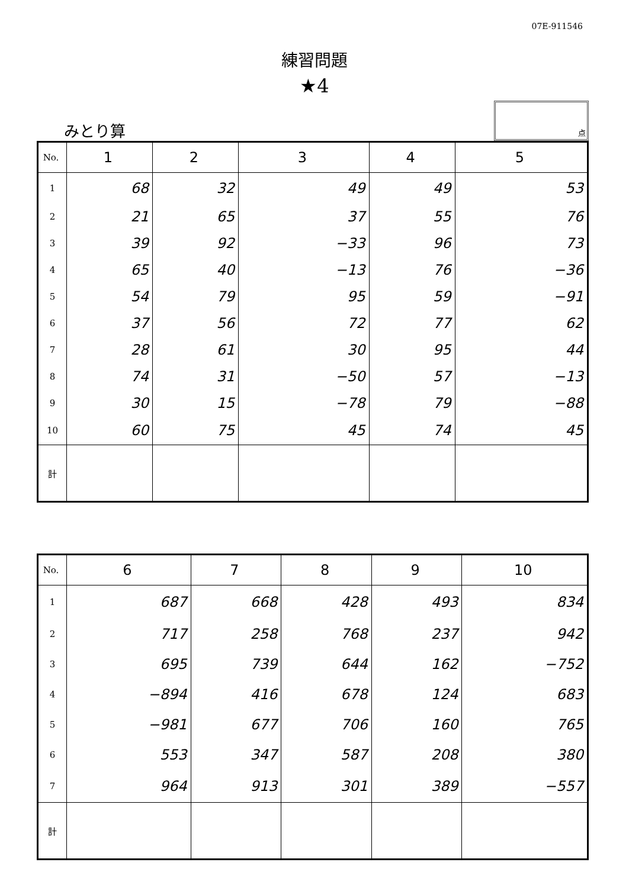07E-911546
練習問題
★4
みとり算
点
| No. | 1 | 2 | 3 | 4 | 5 |
| --- | --- | --- | --- | --- | --- |
| 1 | 68 | 32 | 49 | 49 | 53 |
| 2 | 21 | 65 | 37 | 55 | 76 |
| 3 | 39 | 92 | −33 | 96 | 73 |
| 4 | 65 | 40 | −13 | 76 | −36 |
| 5 | 54 | 79 | 95 | 59 | −91 |
| 6 | 37 | 56 | 72 | 77 | 62 |
| 7 | 28 | 61 | 30 | 95 | 44 |
| 8 | 74 | 31 | −50 | 57 | −13 |
| 9 | 30 | 15 | −78 | 79 | −88 |
| 10 | 60 | 75 | 45 | 74 | 45 |
| 計 | | | | | |
| No. | 6 | 7 | 8 | 9 | 10 |
| --- | --- | --- | --- | --- | --- |
| 1 | 687 | 668 | 428 | 493 | 834 |
| 2 | 717 | 258 | 768 | 237 | 942 |
| 3 | 695 | 739 | 644 | 162 | −752 |
| 4 | −894 | 416 | 678 | 124 | 683 |
| 5 | −981 | 677 | 706 | 160 | 765 |
| 6 | 553 | 347 | 587 | 208 | 380 |
| 7 | 964 | 913 | 301 | 389 | −557 |
| 計 | | | | | |